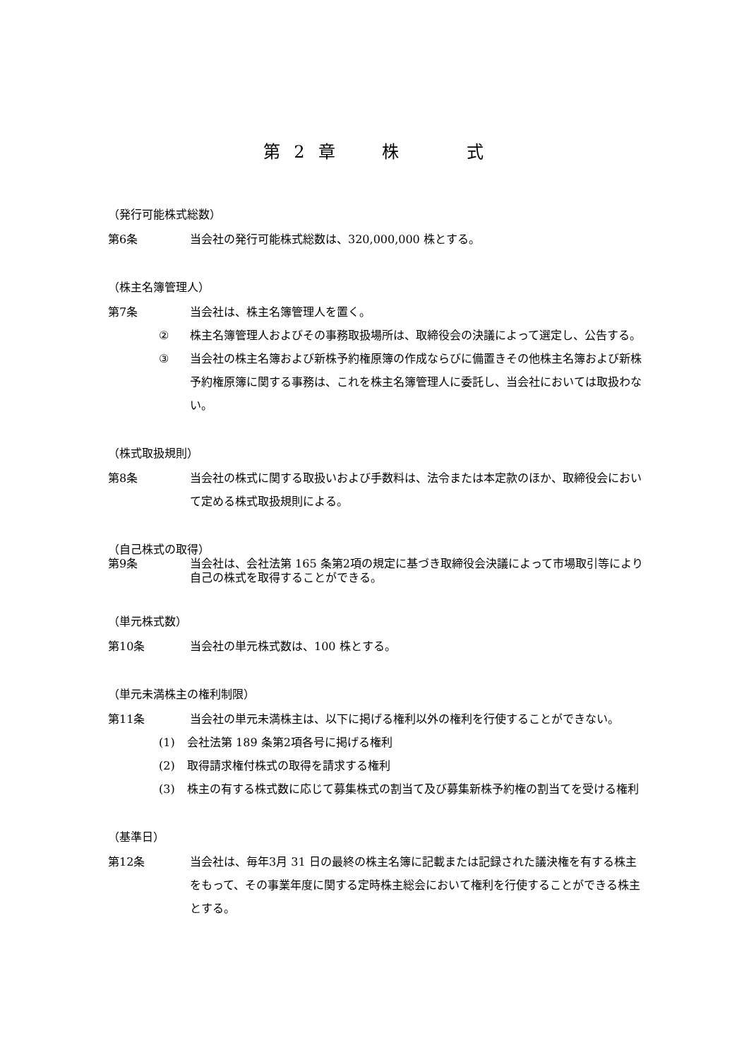第 2 章　　株　　　式
（発行可能株式総数）
第6条 当会社の発行可能株式総数は、320,000,000 株とする。
（株主名簿管理人）
第7条 当会社は、株主名簿管理人を置く。
② 株主名簿管理人およびその事務取扱場所は、取締役会の決議によって選定し、公告する。
③ 当会社の株主名簿および新株予約権原簿の作成ならびに備置きその他株主名簿および新株予約権原簿に関する事務は、これを株主名簿管理人に委託し、当会社においては取扱わない。
（株式取扱規則）
第8条 当会社の株式に関する取扱いおよび手数料は、法令または本定款のほか、取締役会において定める株式取扱規則による。
（自己株式の取得）
第9条 当会社は、会社法第 165 条第2項の規定に基づき取締役会決議によって市場取引等により自己の株式を取得することができる。
（単元株式数）
第10条 当会社の単元株式数は、100 株とする。
（単元未満株主の権利制限）
第11条 当会社の単元未満株主は、以下に掲げる権利以外の権利を行使することができない。
(1) 会社法第 189 条第2項各号に掲げる権利
(2) 取得請求権付株式の取得を請求する権利
(3) 株主の有する株式数に応じて募集株式の割当て及び募集新株予約権の割当てを受ける権利
（基準日）
第12条 当会社は、毎年3月 31 日の最終の株主名簿に記載または記録された議決権を有する株主をもって、その事業年度に関する定時株主総会において権利を行使することができる株主とする。